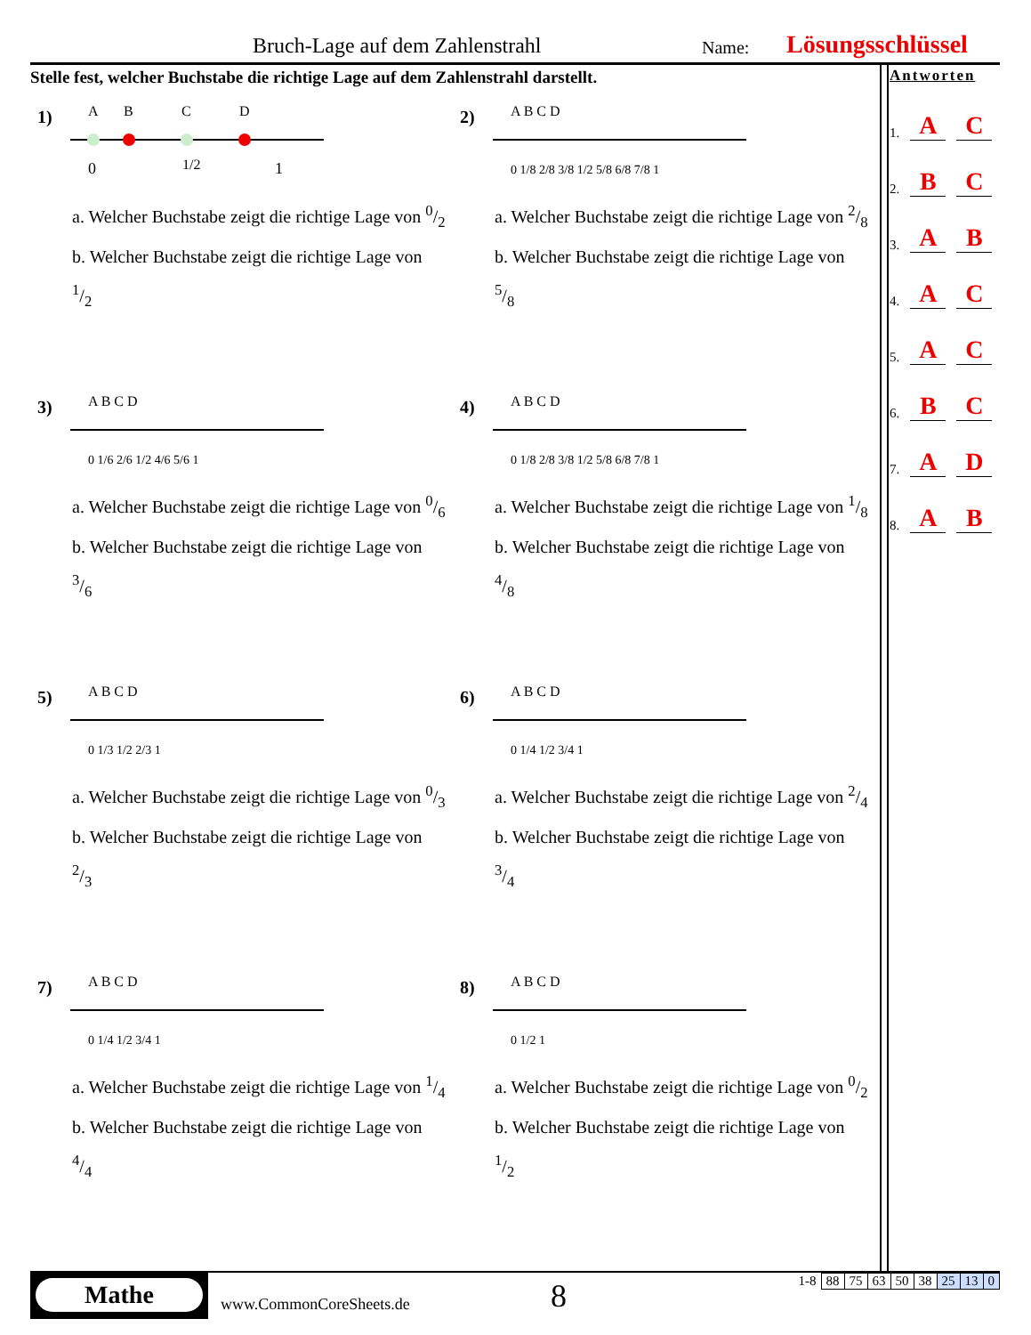Bruch-Lage auf dem Zahlenstrahl Name: Lösungsschlüssel
Stelle fest, welcher Buchstabe die richtige Lage auf dem Zahlenstrahl darstellt.
1)
A
B
C
D
0
1/2
1
a. Welcher Buchstabe zeigt die richtige Lage von 0/2
b. Welcher Buchstabe zeigt die richtige Lage von 1/2
2)
A B C D
0 1/8 2/8 3/8 1/2 5/8 6/8 7/8 1
a. Welcher Buchstabe zeigt die richtige Lage von 2/8
b. Welcher Buchstabe zeigt die richtige Lage von 5/8
3)
A B C D
0 1/6 2/6 1/2 4/6 5/6 1
a. Welcher Buchstabe zeigt die richtige Lage von 0/6
b. Welcher Buchstabe zeigt die richtige Lage von 3/6
4)
A B C D
0 1/8 2/8 3/8 1/2 5/8 6/8 7/8 1
a. Welcher Buchstabe zeigt die richtige Lage von 1/8
b. Welcher Buchstabe zeigt die richtige Lage von 4/8
5)
A B C D
0 1/3 1/2 2/3 1
a. Welcher Buchstabe zeigt die richtige Lage von 0/3
b. Welcher Buchstabe zeigt die richtige Lage von 2/3
6)
A B C D
0 1/4 1/2 3/4 1
a. Welcher Buchstabe zeigt die richtige Lage von 2/4
b. Welcher Buchstabe zeigt die richtige Lage von 3/4
7)
A B C D
0 1/4 1/2 3/4 1
a. Welcher Buchstabe zeigt die richtige Lage von 1/4
b. Welcher Buchstabe zeigt die richtige Lage von 4/4
8)
A B C D
0 1/2 1
a. Welcher Buchstabe zeigt die richtige Lage von 0/2
b. Welcher Buchstabe zeigt die richtige Lage von 1/2
Antworten
1. A C
2. B C
3. A B
4. A C
5. A C
6. B C
7. A D
8. A B
Mathe
www.CommonCoreSheets.de 8
| 1-8 | 88 | 75 | 63 | 50 | 38 | 25 | 13 | 0 |